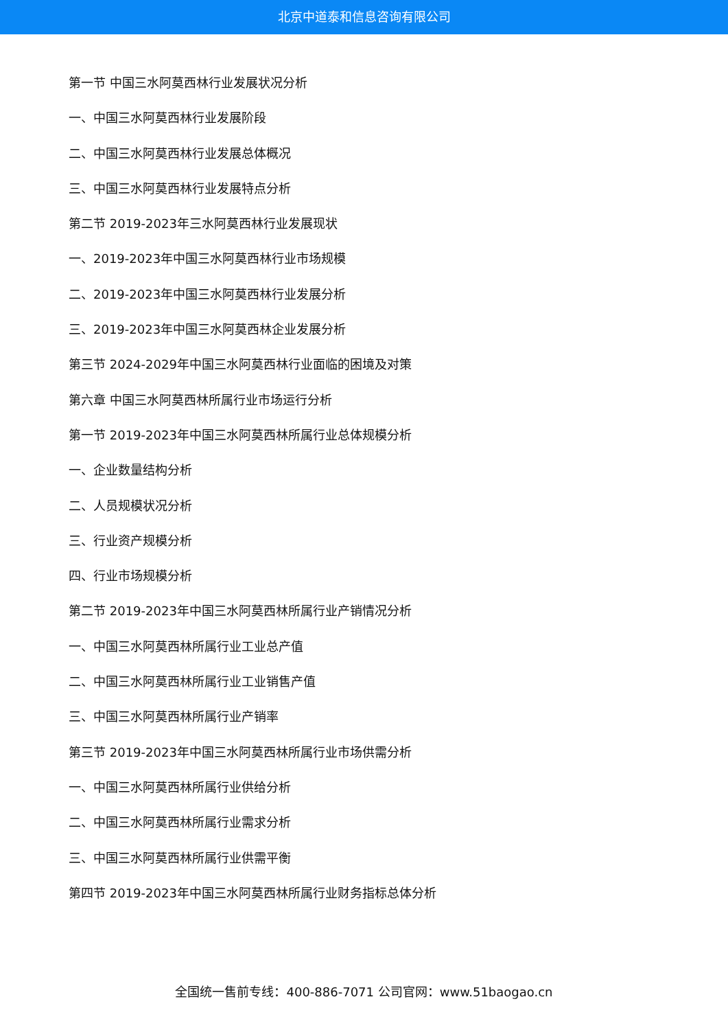北京中道泰和信息咨询有限公司
第一节 中国三水阿莫西林行业发展状况分析
一、中国三水阿莫西林行业发展阶段
二、中国三水阿莫西林行业发展总体概况
三、中国三水阿莫西林行业发展特点分析
第二节 2019-2023年三水阿莫西林行业发展现状
一、2019-2023年中国三水阿莫西林行业市场规模
二、2019-2023年中国三水阿莫西林行业发展分析
三、2019-2023年中国三水阿莫西林企业发展分析
第三节 2024-2029年中国三水阿莫西林行业面临的困境及对策
第六章 中国三水阿莫西林所属行业市场运行分析
第一节 2019-2023年中国三水阿莫西林所属行业总体规模分析
一、企业数量结构分析
二、人员规模状况分析
三、行业资产规模分析
四、行业市场规模分析
第二节 2019-2023年中国三水阿莫西林所属行业产销情况分析
一、中国三水阿莫西林所属行业工业总产值
二、中国三水阿莫西林所属行业工业销售产值
三、中国三水阿莫西林所属行业产销率
第三节 2019-2023年中国三水阿莫西林所属行业市场供需分析
一、中国三水阿莫西林所属行业供给分析
二、中国三水阿莫西林所属行业需求分析
三、中国三水阿莫西林所属行业供需平衡
第四节 2019-2023年中国三水阿莫西林所属行业财务指标总体分析
全国统一售前专线：400-886-7071 公司官网：www.51baogao.cn